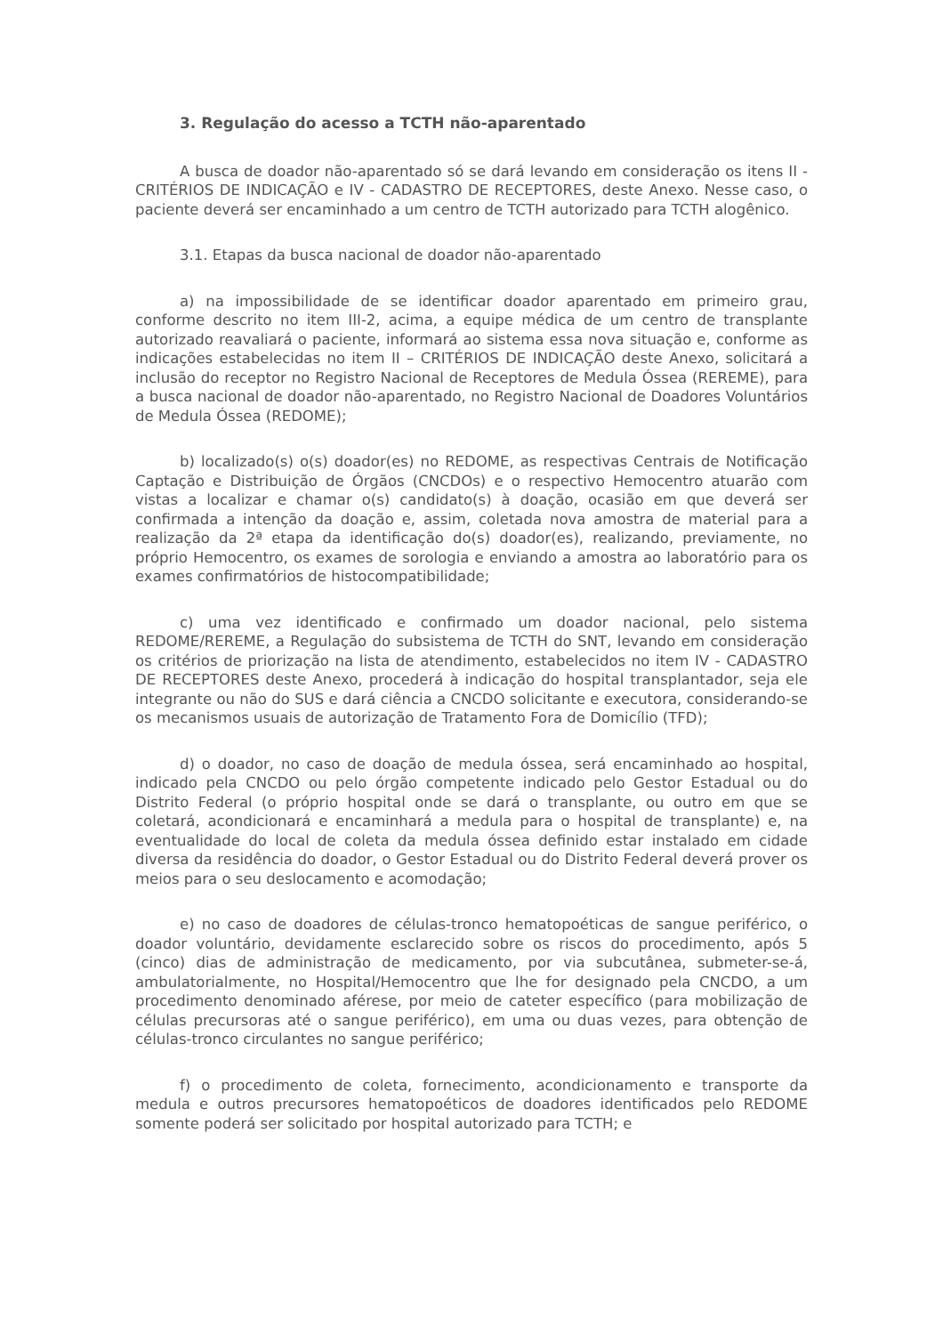3. Regulação do acesso a TCTH não-aparentado
A busca de doador não-aparentado só se dará levando em consideração os itens II - CRITÉRIOS DE INDICAÇÃO e IV - CADASTRO DE RECEPTORES, deste Anexo. Nesse caso, o paciente deverá ser encaminhado a um centro de TCTH autorizado para TCTH alogênico.
3.1. Etapas da busca nacional de doador não-aparentado
a) na impossibilidade de se identificar doador aparentado em primeiro grau, conforme descrito no item III-2, acima, a equipe médica de um centro de transplante autorizado reavaliará o paciente, informará ao sistema essa nova situação e, conforme as indicações estabelecidas no item II – CRITÉRIOS DE INDICAÇÃO deste Anexo, solicitará a inclusão do receptor no Registro Nacional de Receptores de Medula Óssea (REREME), para a busca nacional de doador não-aparentado, no Registro Nacional de Doadores Voluntários de Medula Óssea (REDOME);
b) localizado(s) o(s) doador(es) no REDOME, as respectivas Centrais de Notificação Captação e Distribuição de Órgãos (CNCDOs) e o respectivo Hemocentro atuarão com vistas a localizar e chamar o(s) candidato(s) à doação, ocasião em que deverá ser confirmada a intenção da doação e, assim, coletada nova amostra de material para a realização da 2ª etapa da identificação do(s) doador(es), realizando, previamente, no próprio Hemocentro, os exames de sorologia e enviando a amostra ao laboratório para os exames confirmatórios de histocompatibilidade;
c) uma vez identificado e confirmado um doador nacional, pelo sistema REDOME/REREME, a Regulação do subsistema de TCTH do SNT, levando em consideração os critérios de priorização na lista de atendimento, estabelecidos no item IV - CADASTRO DE RECEPTORES deste Anexo, procederá à indicação do hospital transplantador, seja ele integrante ou não do SUS e dará ciência a CNCDO solicitante e executora, considerando-se os mecanismos usuais de autorização de Tratamento Fora de Domicílio (TFD);
d) o doador, no caso de doação de medula óssea, será encaminhado ao hospital, indicado pela CNCDO ou pelo órgão competente indicado pelo Gestor Estadual ou do Distrito Federal (o próprio hospital onde se dará o transplante, ou outro em que se coletará, acondicionará e encaminhará a medula para o hospital de transplante) e, na eventualidade do local de coleta da medula óssea definido estar instalado em cidade diversa da residência do doador, o Gestor Estadual ou do Distrito Federal deverá prover os meios para o seu deslocamento e acomodação;
e) no caso de doadores de células-tronco hematopoéticas de sangue periférico, o doador voluntário, devidamente esclarecido sobre os riscos do procedimento, após 5 (cinco) dias de administração de medicamento, por via subcutânea, submeter-se-á, ambulatorialmente, no Hospital/Hemocentro que lhe for designado pela CNCDO, a um procedimento denominado aférese, por meio de cateter específico (para mobilização de células precursoras até o sangue periférico), em uma ou duas vezes, para obtenção de células-tronco circulantes no sangue periférico;
f) o procedimento de coleta, fornecimento, acondicionamento e transporte da medula e outros precursores hematopoéticos de doadores identificados pelo REDOME somente poderá ser solicitado por hospital autorizado para TCTH; e